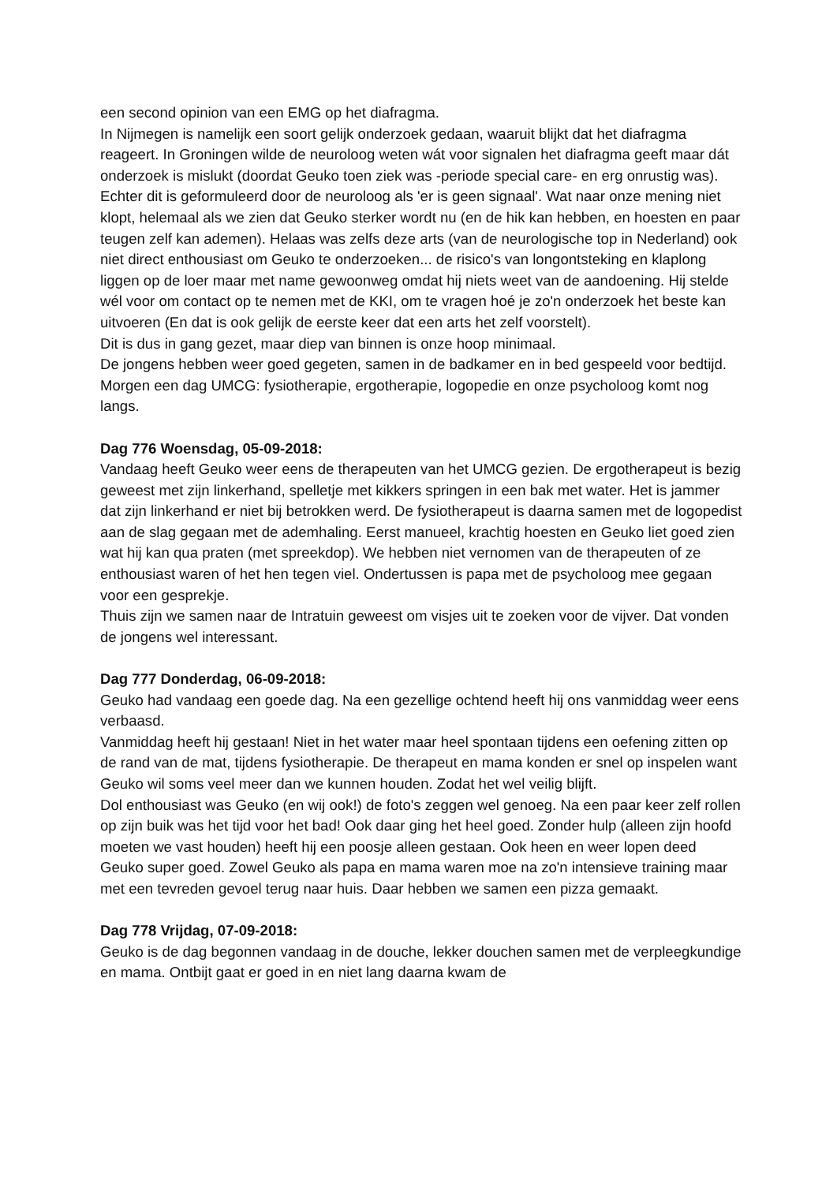een second opinion van een EMG op het diafragma.
In Nijmegen is namelijk een soort gelijk onderzoek gedaan, waaruit blijkt dat het diafragma reageert. In Groningen wilde de neuroloog weten wát voor signalen het diafragma geeft maar dát onderzoek is mislukt (doordat Geuko toen ziek was -periode special care- en erg onrustig was).
Echter dit is geformuleerd door de neuroloog als 'er is geen signaal'. Wat naar onze mening niet klopt, helemaal als we zien dat Geuko sterker wordt nu (en de hik kan hebben, en hoesten en paar teugen zelf kan ademen). Helaas was zelfs deze arts (van de neurologische top in Nederland) ook niet direct enthousiast om Geuko te onderzoeken... de risico's van longontsteking en klaplong liggen op de loer maar met name gewoonweg omdat hij niets weet van de aandoening. Hij stelde wél voor om contact op te nemen met de KKI, om te vragen hoé je zo'n onderzoek het beste kan uitvoeren (En dat is ook gelijk de eerste keer dat een arts het zelf voorstelt).
Dit is dus in gang gezet, maar diep van binnen is onze hoop minimaal.
De jongens hebben weer goed gegeten, samen in de badkamer en in bed gespeeld voor bedtijd.
Morgen een dag UMCG: fysiotherapie, ergotherapie, logopedie en onze psycholoog komt nog langs.
Dag 776 Woensdag, 05-09-2018:
Vandaag heeft Geuko weer eens de therapeuten van het UMCG gezien. De ergotherapeut is bezig geweest met zijn linkerhand, spelletje met kikkers springen in een bak met water. Het is jammer dat zijn linkerhand er niet bij betrokken werd. De fysiotherapeut is daarna samen met de logopedist aan de slag gegaan met de ademhaling. Eerst manueel, krachtig hoesten en Geuko liet goed zien wat hij kan qua praten (met spreekdop). We hebben niet vernomen van de therapeuten of ze enthousiast waren of het hen tegen viel. Ondertussen is papa met de psycholoog mee gegaan voor een gesprekje.
Thuis zijn we samen naar de Intratuin geweest om visjes uit te zoeken voor de vijver. Dat vonden de jongens wel interessant.
Dag 777 Donderdag, 06-09-2018:
Geuko had vandaag een goede dag. Na een gezellige ochtend heeft hij ons vanmiddag weer eens verbaasd.
Vanmiddag heeft hij gestaan! Niet in het water maar heel spontaan tijdens een oefening zitten op de rand van de mat, tijdens fysiotherapie. De therapeut en mama konden er snel op inspelen want Geuko wil soms veel meer dan we kunnen houden. Zodat het wel veilig blijft.
Dol enthousiast was Geuko (en wij ook!) de foto's zeggen wel genoeg. Na een paar keer zelf rollen op zijn buik was het tijd voor het bad! Ook daar ging het heel goed. Zonder hulp (alleen zijn hoofd moeten we vast houden) heeft hij een poosje alleen gestaan. Ook heen en weer lopen deed Geuko super goed. Zowel Geuko als papa en mama waren moe na zo'n intensieve training maar met een tevreden gevoel terug naar huis. Daar hebben we samen een pizza gemaakt.
Dag 778 Vrijdag, 07-09-2018:
Geuko is de dag begonnen vandaag in de douche, lekker douchen samen met de verpleegkundige en mama. Ontbijt gaat er goed in en niet lang daarna kwam de